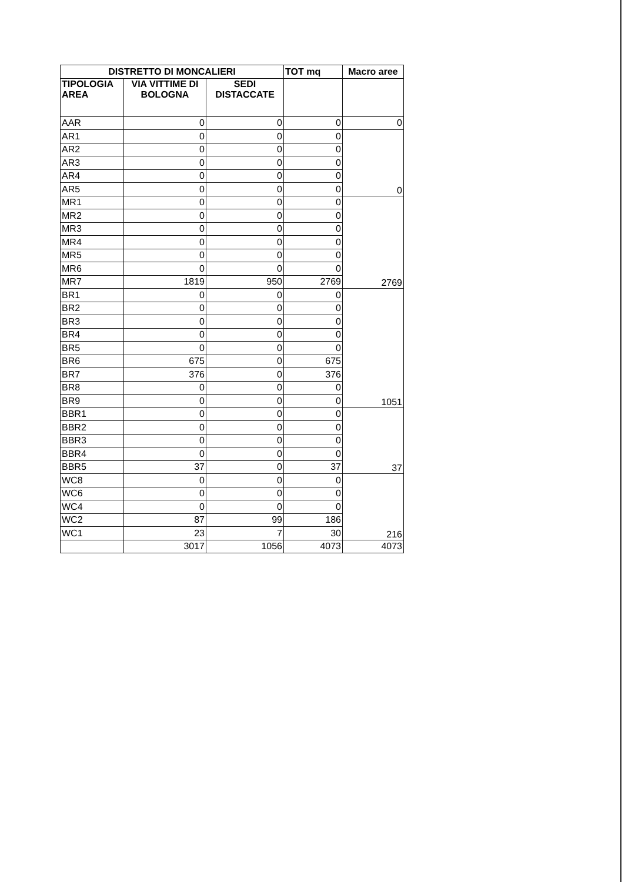| DISTRETTO DI MONCALIERI | | | TOT mq | Macro aree |
| --- | --- | --- | --- | --- |
| TIPOLOGIA AREA | VIA VITTIME DI BOLOGNA | SEDI DISTACCATE | | |
| AAR | 0 | 0 | 0 | 0 |
| AR1 | 0 | 0 | 0 | 0 |
| AR2 | 0 | 0 | 0 | |
| AR3 | 0 | 0 | 0 | |
| AR4 | 0 | 0 | 0 | |
| AR5 | 0 | 0 | 0 | |
| MR1 | 0 | 0 | 0 | 2769 |
| MR2 | 0 | 0 | 0 | |
| MR3 | 0 | 0 | 0 | |
| MR4 | 0 | 0 | 0 | |
| MR5 | 0 | 0 | 0 | |
| MR6 | 0 | 0 | 0 | |
| MR7 | 1819 | 950 | 2769 | |
| BR1 | 0 | 0 | 0 | 1051 |
| BR2 | 0 | 0 | 0 | |
| BR3 | 0 | 0 | 0 | |
| BR4 | 0 | 0 | 0 | |
| BR5 | 0 | 0 | 0 | |
| BR6 | 675 | 0 | 675 | |
| BR7 | 376 | 0 | 376 | |
| BR8 | 0 | 0 | 0 | |
| BR9 | 0 | 0 | 0 | |
| BBR1 | 0 | 0 | 0 | 37 |
| BBR2 | 0 | 0 | 0 | |
| BBR3 | 0 | 0 | 0 | |
| BBR4 | 0 | 0 | 0 | |
| BBR5 | 37 | 0 | 37 | |
| WC8 | 0 | 0 | 0 | 216 |
| WC6 | 0 | 0 | 0 | |
| WC4 | 0 | 0 | 0 | |
| WC2 | 87 | 99 | 186 | |
| WC1 | 23 | 7 | 30 | |
| | 3017 | 1056 | 4073 | 4073 |